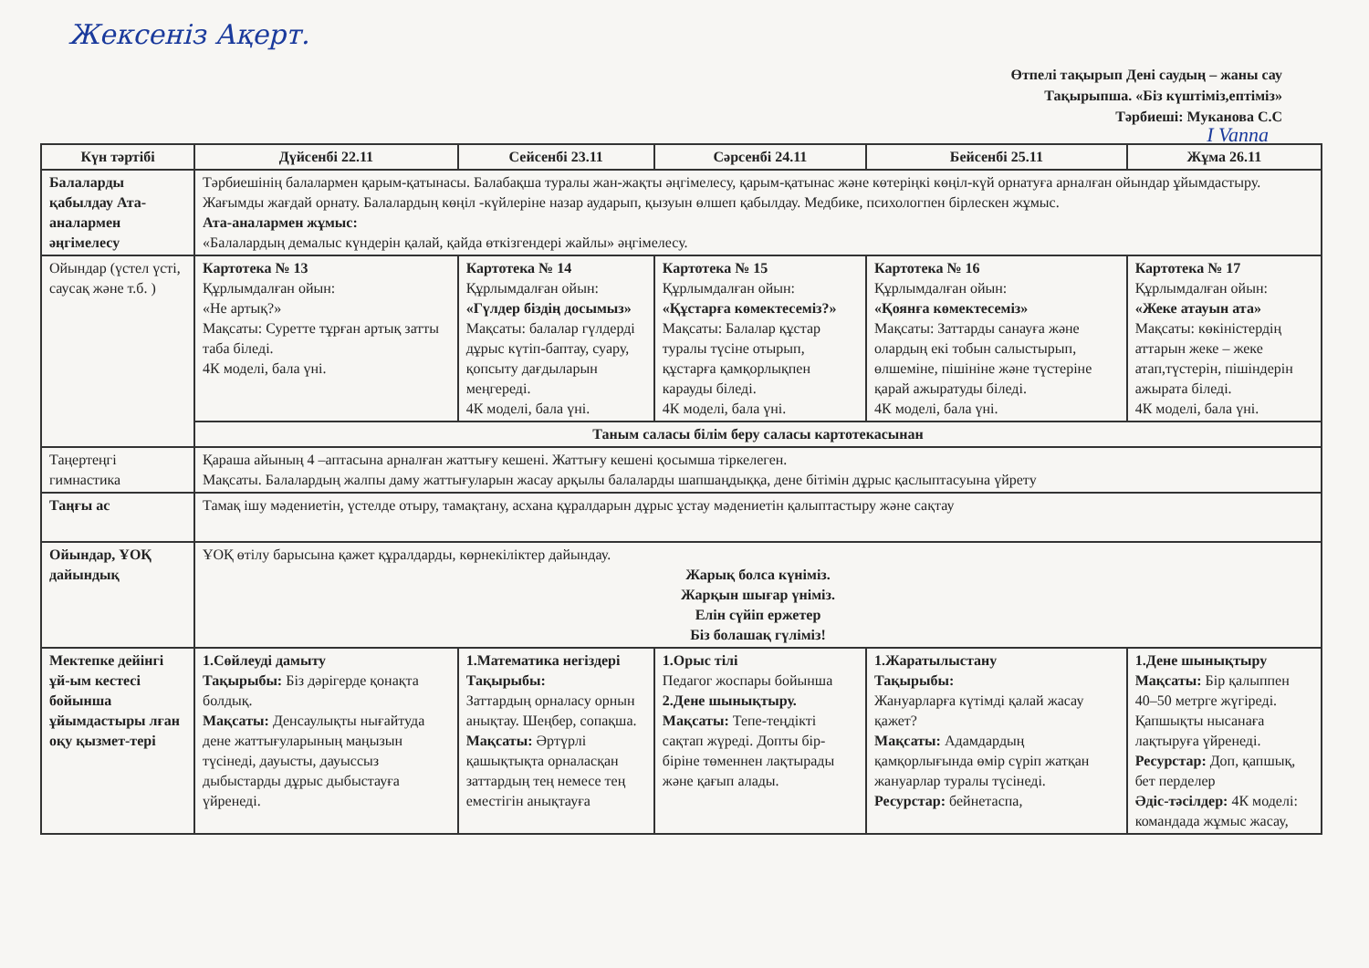Жексеніз Ақерт.
Өтпелі тақырып Дені саудың – жаны сау
Тақырыпша. «Біз күштіміз,ептіміз»
Тәрбиеші: Муканова С.С
I Vanna
| Күн тәртібі | Дүйсенбі 22.11 | Сейсенбі 23.11 | Сәрсенбі 24.11 | Бейсенбі 25.11 | Жұма 26.11 |
| --- | --- | --- | --- | --- | --- |
| Балаларды қабылдау Ата-аналармен әңгімелесу | Тәрбиешінің балалармен қарым-қатынасы. Балабақша туралы жан-жақты әңгімелесу, қарым-қатынас және көтеріңкі көңіл-күй орнатуға арналған ойындар ұйымдастыру. Жағымды жағдай орнату. Балалардың көңіл -күйлеріне назар аударып, қызуын өлшеп қабылдау. Медбике, психологпен бірлескен жұмыс. Ата-аналармен жұмыс: «Балалардың демалыс күндерін қалай, қайда өткізгендері жайлы» әңгімелесу. | | | | |
| Ойындар (үстел үсті, саусақ және т.б. ) | Картотека № 13 Құрлымдалған ойын: «Не артық?» Мақсаты: Суретте тұрған артық затты таба біледі. 4К моделі, бала үні. | Картотека № 14 Құрлымдалған ойын: «Гүлдер біздің досымыз» Мақсаты: балалар гүлдерді дұрыс күтіп-баптау, суару, қопсыту дағдыларын меңгереді. 4К моделі, бала үні. | Картотека № 15 Құрлымдалған ойын: «Құстарға көмектесеміз?» Мақсаты: Балалар құстар туралы түсіне отырып, құстарға қамқорлықпен карауды біледі. 4К моделі, бала үні. | Картотека № 16 Құрлымдалған ойын: «Қоянға көмектесеміз» Мақсаты: Заттарды санауға және олардың екі тобын салыстырып, өлшеміне, пішініне және түстеріне қарай ажыратуды біледі. 4К моделі, бала үні. | Картотека № 17 Құрлымдалған ойын: «Жеке атауын ата» Мақсаты: көкіністердің аттарын жеке – жеке атап,түстерін, пішіндерін ажырата біледі. 4К моделі, бала үні. |
| | Таным саласы білім беру саласы картотекасынан | | | | |
| Таңертеңгі гимнастика | Қараша айының 4 –аптасына арналған жаттығу кешені. Жаттығу кешені қосымша тіркелеген. Мақсаты. Балалардың жалпы даму жаттығуларын жасау арқылы балаларды шапшаңдыққа, дене бітімін дұрыс қаслыптасуына үйрету | | | | |
| Таңғы ас | Тамақ ішу мәдениетін, үстелде отыру, тамақтану, асхана құралдарын дұрыс ұстау мәдениетін қалыптастыру және сақтау | | | | |
| Ойындар, ҰОҚ дайындық | ҰОҚ өтілу барысына қажет құралдарды, көрнекіліктер дайындау. Жарық болса күніміз. Жарқын шығар үніміз. Елін сүйіп ержетер Біз болашақ гүліміз! | | | | |
| Мектепке дейінгі ұй-ым кестесі бойынша ұйымдастыры лған оқу қызмет-тері | 1.Сөйлеуді дамыту Тақырыбы: Біз дәрігерде қонақта болдық. Мақсаты: Денсаулықты нығайтуда дене жаттығуларының маңызын түсінеді, дауысты, дауыссыз дыбыстарды дұрыс дыбыстауға үйренеді. | 1.Математика негіздері Тақырыбы: Заттардың орналасу орнын анықтау. Шеңбер, сопақша. Мақсаты: Әртүрлі қашықтықта орналасқан заттардың тең немесе тең еместігін анықтауға | 1.Орыс тілі Педагог жоспары бойынша 2.Дене шынықтыру. Мақсаты: Тепе-теңдікті сақтап жүреді. Допты бір-біріне төменнен лақтырады және қағып алады. | 1.Жаратылыстану Тақырыбы: Жануарларға күтімді қалай жасау қажет? Мақсаты: Адамдардың қамқорлығында өмір сүріп жатқан жануарлар туралы түсінеді. Ресурстар: бейнетаспа, | 1.Дене шынықтыру Мақсаты: Бір қалыппен 40–50 метрге жүгіреді. Қапшықты нысанаға лақтыруға үйренеді. Ресурстар: Доп, қапшық, бет перделер Әдіс-тәсілдер: 4К моделі: командада жұмыс жасау, |